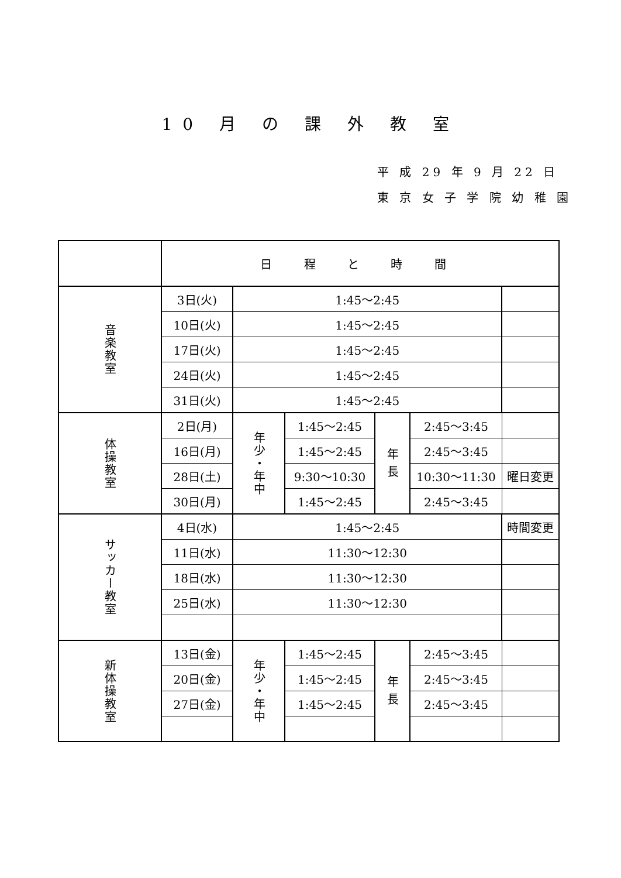10 月 の 課 外 教 室
平 成 29 年 9 月 22 日
東 京 女 子 学 院 幼 稚 園
| | 日 程 と 時 間 | | | | | |
| 音楽教室 | 3日(火) | 1:45〜2:45 | | | | |
| | 10日(火) | 1:45〜2:45 | | | | |
| | 17日(火) | 1:45〜2:45 | | | | |
| | 24日(火) | 1:45〜2:45 | | | | |
| | 31日(火) | 1:45〜2:45 | | | | |
| 体操教室 | 2日(月) | 年少・年中 | 1:45〜2:45 | 年 長 | 2:45〜3:45 | |
| | 16日(月) | | 1:45〜2:45 | | 2:45〜3:45 | |
| | 28日(土) | | 9:30〜10:30 | | 10:30〜11:30 | 曜日変更 |
| | 30日(月) | | 1:45〜2:45 | | 2:45〜3:45 | |
| サッカー教室 | 4日(水) | 1:45〜2:45 | | | | 時間変更 |
| | 11日(水) | 11:30〜12:30 | | | | |
| | 18日(水) | 11:30〜12:30 | | | | |
| | 25日(水) | 11:30〜12:30 | | | | |
| 新体操教室 | 13日(金) | 年少・年中 | 1:45〜2:45 | 年 長 | 2:45〜3:45 | |
| | 20日(金) | | 1:45〜2:45 | | 2:45〜3:45 | |
| | 27日(金) | | 1:45〜2:45 | | 2:45〜3:45 | |